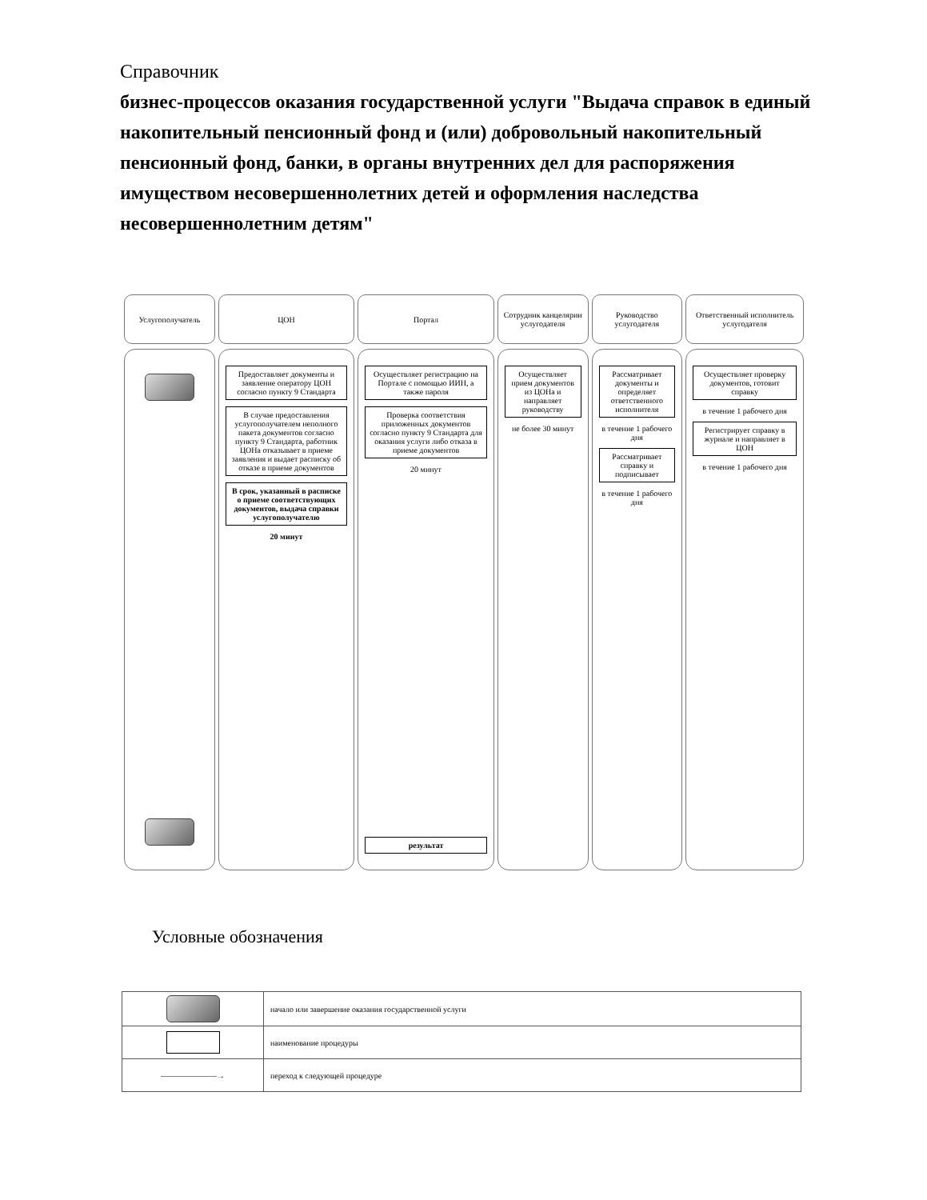Справочник
бизнес-процессов оказания государственной услуги "Выдача справок в единый накопительный пенсионный фонд и (или) добровольный накопительный пенсионный фонд, банки, в органы внутренних дел для распоряжения имуществом несовершеннолетних детей и оформления наследства несовершеннолетним детям"
Услугополучатель ЦОН
Предоставляет документы и заявление оператору ЦОН согласно пункту 9 Стандарта
В случае предоставления услугополучателем неполного пакета документов согласно пункту 9 Стандарта, работник ЦОНа отказывает в приеме заявления и выдает расписку об отказе в приеме документов
В срок, указанный в расписке о приеме соответствующих документов, выдача справки услугополучателю
20 минут
Портал
Осуществляет регистрацию на Портале с помощью ИИН, а также пароля
Проверка соответствия приложенных документов согласно пункту 9 Стандарта для оказания услуги либо отказа в приеме документов
20 минут
результат
Сотрудник канцелярии услугодателя
Осуществляет прием документов из ЦОНа и направляет руководству
не более 30 минут
Руководство услугодателя
Рассматривает документы и определяет ответственного исполнителя
в течение 1 рабочего дня
Рассматривает справку и подписывает
в течение 1 рабочего дня
Ответственный исполнитель услугодателя
Осуществляет проверку документов, готовит справку
в течение 1 рабочего дня
Регистрирует справку в журнале и направляет в ЦОН
в течение 1 рабочего дня
Условные обозначения
| | начало или завершение оказания государственной услуги |
| | наименование процедуры |
| ———————→ | переход к следующей процедуре |